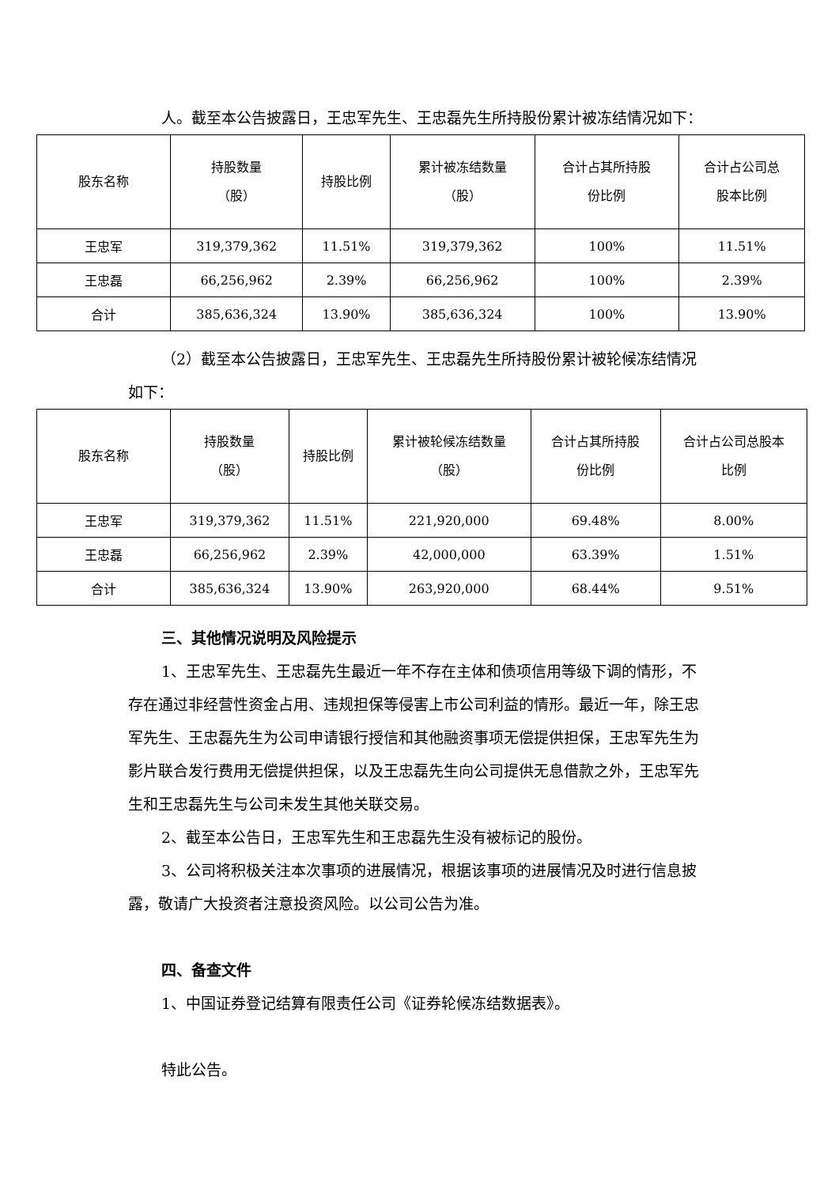人。截至本公告披露日，王忠军先生、王忠磊先生所持股份累计被冻结情况如下：
| 股东名称 | 持股数量 （股） | 持股比例 | 累计被冻结数量 （股） | 合计占其所持股 份比例 | 合计占公司总 股本比例 |
| 王忠军 | 319,379,362 | 11.51% | 319,379,362 | 100% | 11.51% |
| 王忠磊 | 66,256,962 | 2.39% | 66,256,962 | 100% | 2.39% |
| 合计 | 385,636,324 | 13.90% | 385,636,324 | 100% | 13.90% |
（2）截至本公告披露日，王忠军先生、王忠磊先生所持股份累计被轮候冻结情况如下：
| 股东名称 | 持股数量 （股） | 持股比例 | 累计被轮候冻结数量 （股） | 合计占其所持股 份比例 | 合计占公司总股本 比例 |
| 王忠军 | 319,379,362 | 11.51% | 221,920,000 | 69.48% | 8.00% |
| 王忠磊 | 66,256,962 | 2.39% | 42,000,000 | 63.39% | 1.51% |
| 合计 | 385,636,324 | 13.90% | 263,920,000 | 68.44% | 9.51% |
三、其他情况说明及风险提示
1、王忠军先生、王忠磊先生最近一年不存在主体和债项信用等级下调的情形，不存在通过非经营性资金占用、违规担保等侵害上市公司利益的情形。最近一年，除王忠军先生、王忠磊先生为公司申请银行授信和其他融资事项无偿提供担保，王忠军先生为影片联合发行费用无偿提供担保，以及王忠磊先生向公司提供无息借款之外，王忠军先生和王忠磊先生与公司未发生其他关联交易。
2、截至本公告日，王忠军先生和王忠磊先生没有被标记的股份。
3、公司将积极关注本次事项的进展情况，根据该事项的进展情况及时进行信息披露，敬请广大投资者注意投资风险。以公司公告为准。
四、备查文件
1、中国证券登记结算有限责任公司《证券轮候冻结数据表》。
特此公告。